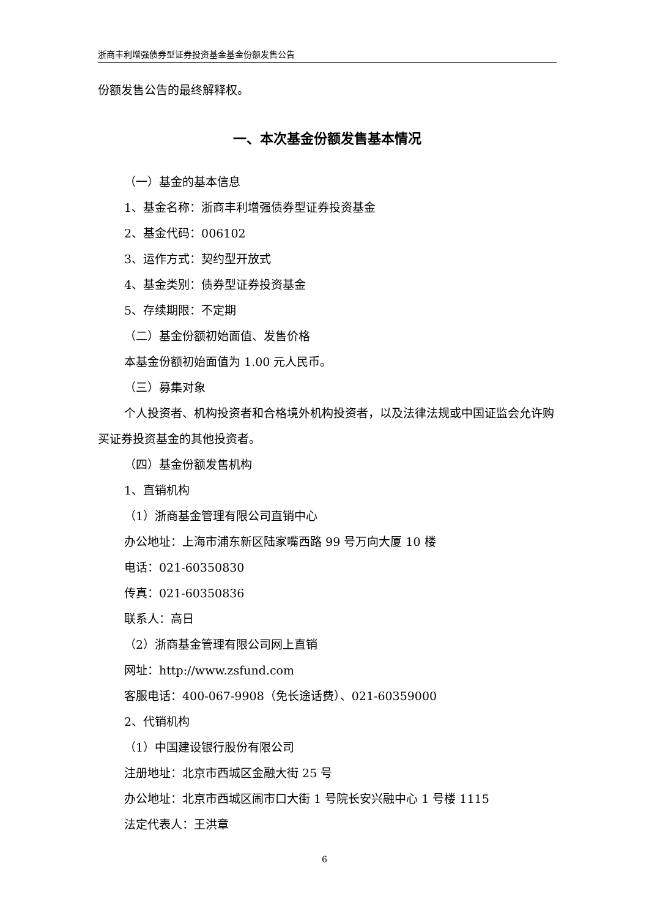浙商丰利增强债券型证券投资基金基金份额发售公告
份额发售公告的最终解释权。
一、本次基金份额发售基本情况
（一）基金的基本信息
1、基金名称：浙商丰利增强债券型证券投资基金
2、基金代码：006102
3、运作方式：契约型开放式
4、基金类别：债券型证券投资基金
5、存续期限：不定期
（二）基金份额初始面值、发售价格
本基金份额初始面值为 1.00 元人民币。
（三）募集对象
个人投资者、机构投资者和合格境外机构投资者，以及法律法规或中国证监会允许购买证券投资基金的其他投资者。
（四）基金份额发售机构
1、直销机构
（1）浙商基金管理有限公司直销中心
办公地址：上海市浦东新区陆家嘴西路 99 号万向大厦 10 楼
电话：021-60350830
传真：021-60350836
联系人：高日
（2）浙商基金管理有限公司网上直销
网址：http://www.zsfund.com
客服电话：400-067-9908（免长途话费）、021-60359000
2、代销机构
（1）中国建设银行股份有限公司
注册地址：北京市西城区金融大街 25 号
办公地址：北京市西城区闹市口大街 1 号院长安兴融中心 1 号楼 1115
法定代表人：王洪章
6